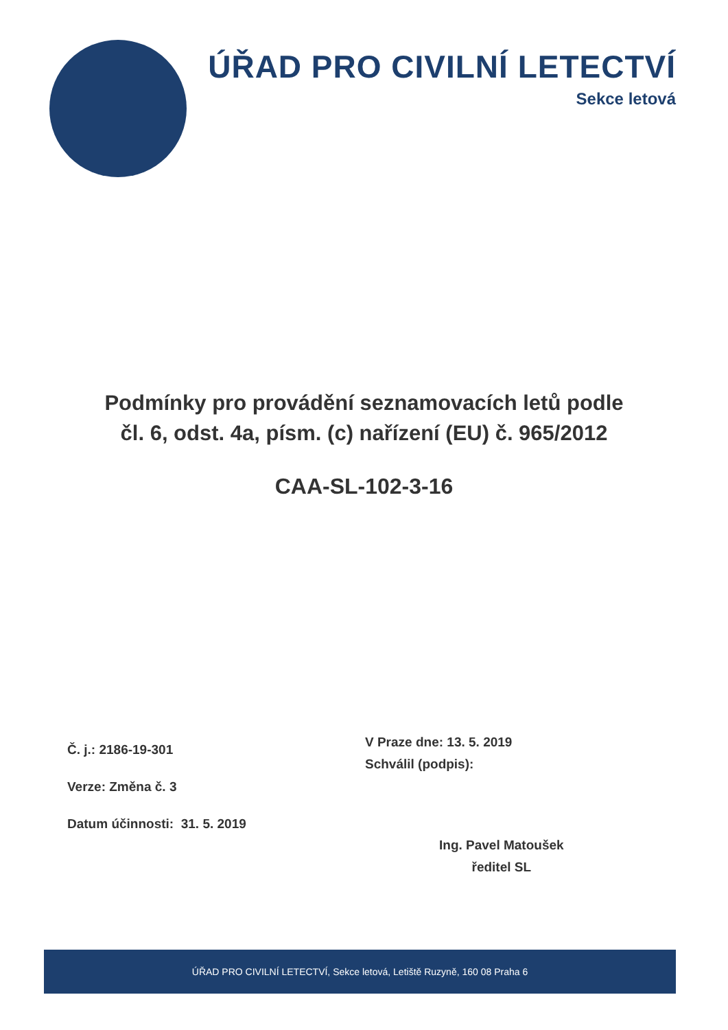ÚŘAD PRO CIVILNÍ LETECTVÍ
Sekce letová
Podmínky pro provádění seznamovacích letů podle
čl. 6, odst. 4a, písm. (c) nařízení (EU) č. 965/2012
CAA-SL-102-3-16
Č. j.: 2186-19-301
Verze: Změna č. 3
Datum účinnosti: 31. 5. 2019
V Praze dne: 13. 5. 2019
Schválil (podpis):
Ing. Pavel Matoušek
ředitel SL
ÚŘAD PRO CIVILNÍ LETECTVÍ, Sekce letová, Letiště Ruzyně, 160 08 Praha 6